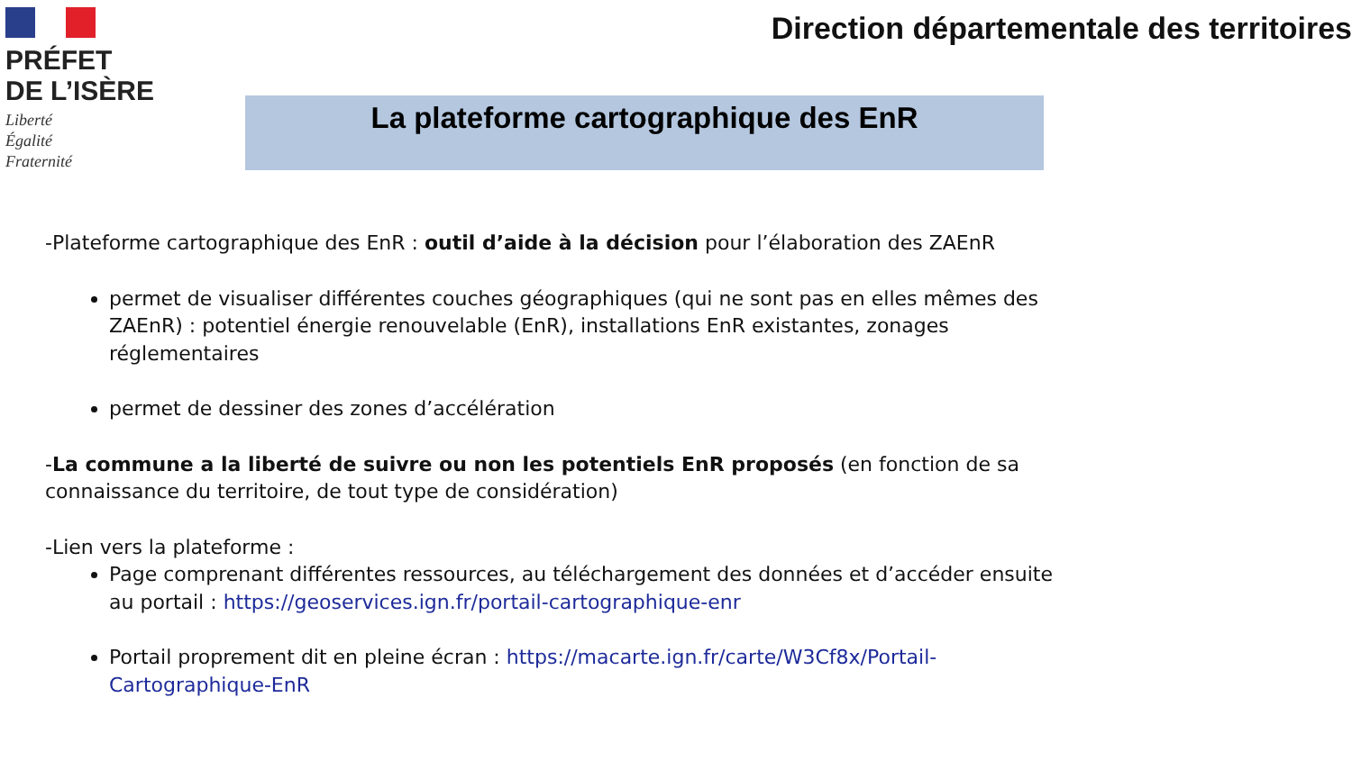PRÉFET
DE L’ISÈRE
Liberté
Égalité
Fraternité
Direction départementale des territoires
La plateforme cartographique des EnR
-Plateforme cartographique des EnR : outil d’aide à la décision pour l’élaboration des ZAEnR
permet de visualiser différentes couches géographiques (qui ne sont pas en elles mêmes des ZAEnR) : potentiel énergie renouvelable (EnR), installations EnR existantes, zonages réglementaires
permet de dessiner des zones d’accélération
-La commune a la liberté de suivre ou non les potentiels EnR proposés (en fonction de sa connaissance du territoire, de tout type de considération)
-Lien vers la plateforme :
Page comprenant différentes ressources, au téléchargement des données et d’accéder ensuite au portail : https://geoservices.ign.fr/portail-cartographique-enr
Portail proprement dit en pleine écran : https://macarte.ign.fr/carte/W3Cf8x/Portail-Cartographique-EnR